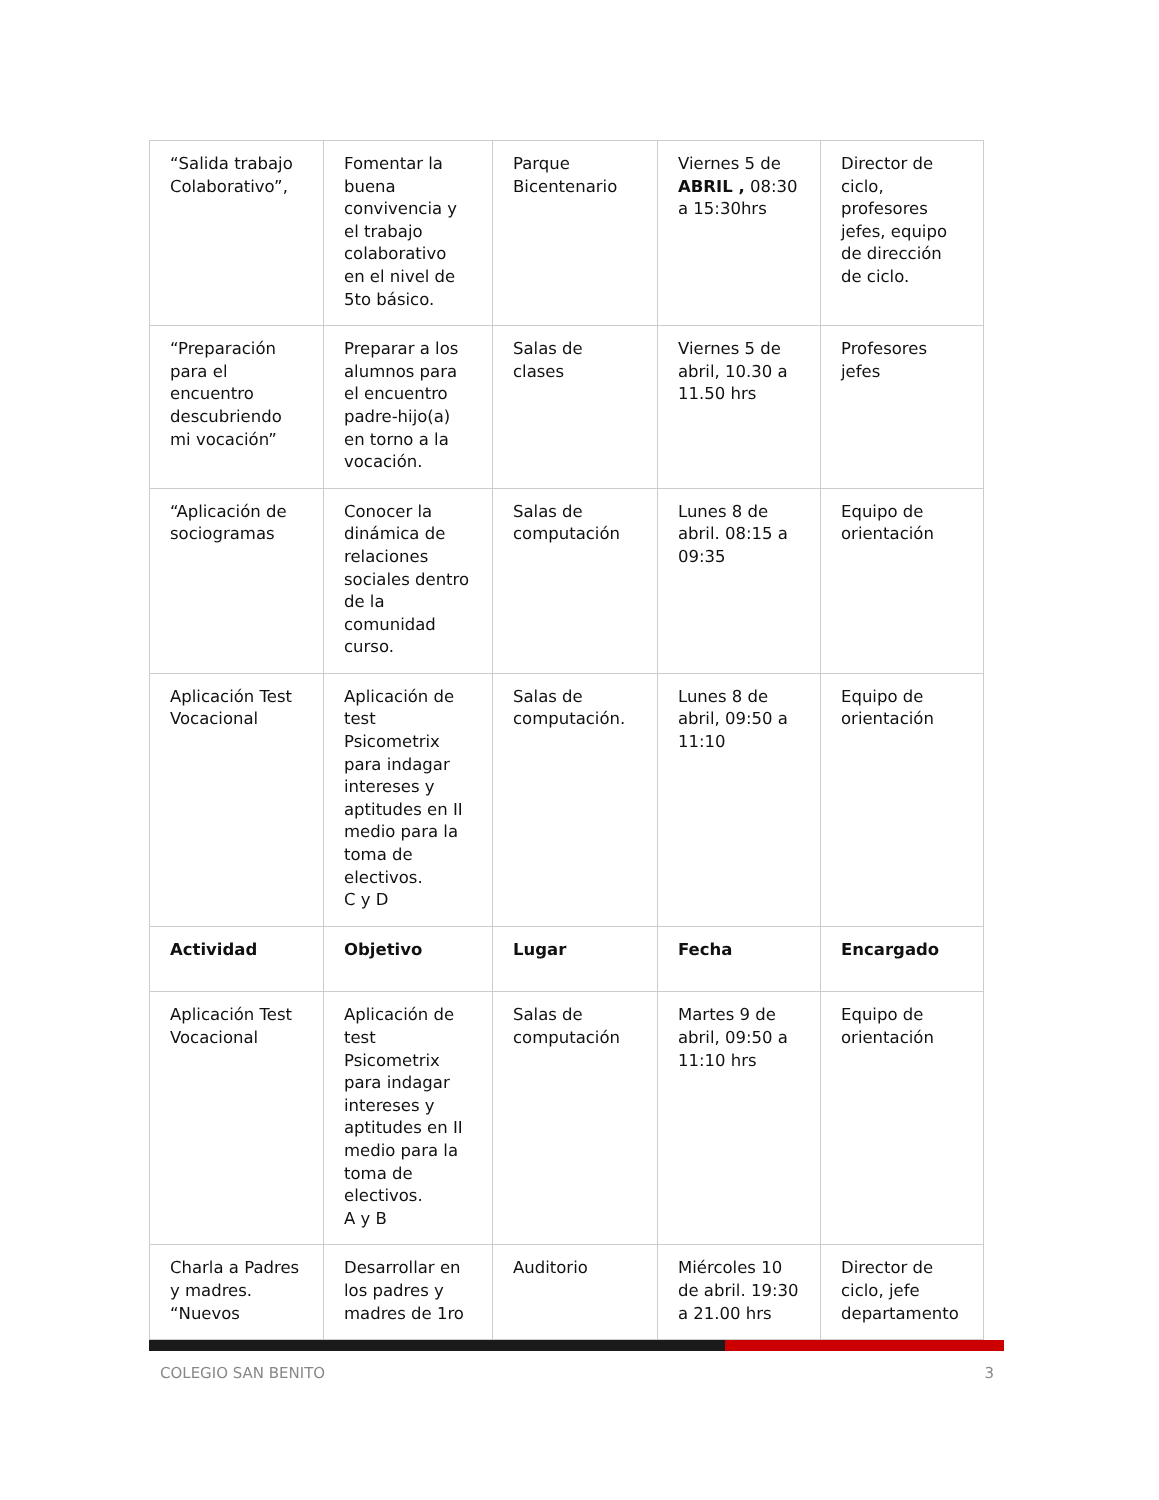| “Salida trabajo Colaborativo”, | Fomentar la buena convivencia y el trabajo colaborativo en el nivel de 5to básico. | Parque Bicentenario | Viernes 5 de ABRIL , 08:30 a 15:30hrs | Director de ciclo, profesores jefes, equipo de dirección de ciclo. |
| “Preparación para el encuentro descubriendo mi vocación” | Preparar a los alumnos para el encuentro padre-hijo(a) en torno a la vocación. | Salas de clases | Viernes 5 de abril, 10.30 a 11.50 hrs | Profesores jefes |
| “Aplicación de sociogramas | Conocer la dinámica de relaciones sociales dentro de la comunidad curso. | Salas de computación | Lunes 8 de abril. 08:15 a 09:35 | Equipo de orientación |
| Aplicación Test Vocacional | Aplicación de test Psicometrix para indagar intereses y aptitudes en II medio para la toma de electivos. C y D | Salas de computación. | Lunes 8 de abril, 09:50 a 11:10 | Equipo de orientación |
| Actividad | Objetivo | Lugar | Fecha | Encargado |
| Aplicación Test Vocacional | Aplicación de test Psicometrix para indagar intereses y aptitudes en II medio para la toma de electivos. A y B | Salas de computación | Martes 9 de abril, 09:50 a 11:10 hrs | Equipo de orientación |
| Charla a Padres y madres. “Nuevos | Desarrollar en los padres y madres de 1ro | Auditorio | Miércoles 10 de abril. 19:30 a 21.00 hrs | Director de ciclo, jefe departamento |
COLEGIO SAN BENITO 3